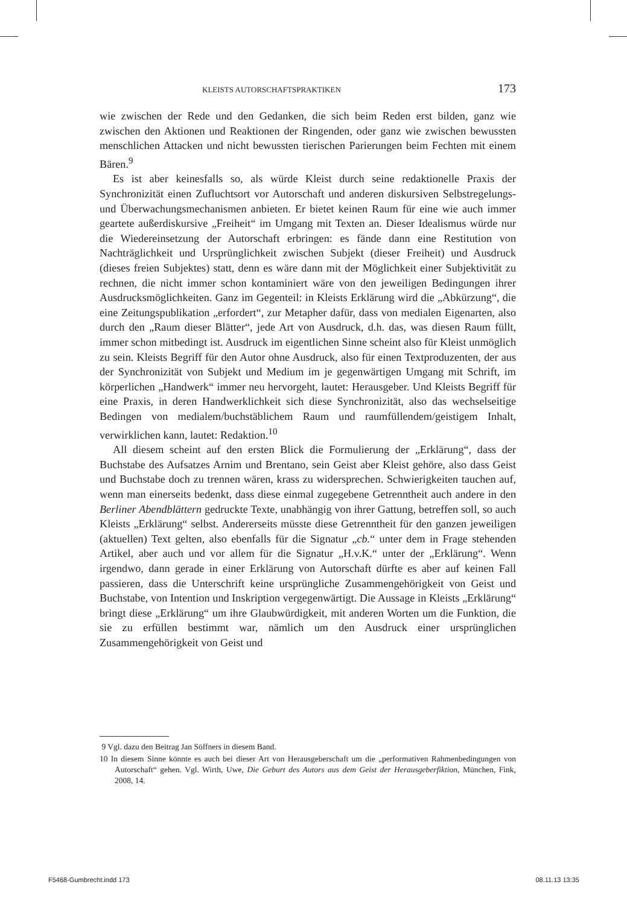KLEISTS AUTORSCHAFTSPRAKTIKEN 173
wie zwischen der Rede und den Gedanken, die sich beim Reden erst bilden, ganz wie zwischen den Aktionen und Reaktionen der Ringenden, oder ganz wie zwischen bewussten menschlichen Attacken und nicht bewussten tierischen Parierungen beim Fechten mit einem Bären.<sup>9</sup>
Es ist aber keinesfalls so, als würde Kleist durch seine redaktionelle Praxis der Synchronizität einen Zufluchtsort vor Autorschaft und anderen diskursiven Selbstregelungs- und Überwachungsmechanismen anbieten. Er bietet keinen Raum für eine wie auch immer geartete außerdiskursive „Freiheit“ im Umgang mit Texten an. Dieser Idealismus würde nur die Wiedereinsetzung der Autorschaft erbringen: es fände dann eine Restitution von Nachträglichkeit und Ursprünglichkeit zwischen Subjekt (dieser Freiheit) und Ausdruck (dieses freien Subjektes) statt, denn es wäre dann mit der Möglichkeit einer Subjektivität zu rechnen, die nicht immer schon kontaminiert wäre von den jeweiligen Bedingungen ihrer Ausdrucksmöglichkeiten. Ganz im Gegenteil: in Kleists Erklärung wird die „Abkürzung“, die eine Zeitungspublikation „erfordert“, zur Metapher dafür, dass von medialen Eigenarten, also durch den „Raum dieser Blätter“, jede Art von Ausdruck, d.h. das, was diesen Raum füllt, immer schon mitbedingt ist. Ausdruck im eigentlichen Sinne scheint also für Kleist unmöglich zu sein. Kleists Begriff für den Autor ohne Ausdruck, also für einen Textproduzenten, der aus der Synchronizität von Subjekt und Medium im je gegenwärtigen Umgang mit Schrift, im körperlichen „Handwerk“ immer neu hervorgeht, lautet: Herausgeber. Und Kleists Begriff für eine Praxis, in deren Handwerklichkeit sich diese Synchronizität, also das wechselseitige Bedingen von medialem/buchstäblichem Raum und raumfüllendem/geistigem Inhalt, verwirklichen kann, lautet: Redaktion.<sup>10</sup>
All diesem scheint auf den ersten Blick die Formulierung der „Erklärung“, dass der Buchstabe des Aufsatzes Arnim und Brentano, sein Geist aber Kleist gehöre, also dass Geist und Buchstabe doch zu trennen wären, krass zu widersprechen. Schwierigkeiten tauchen auf, wenn man einerseits bedenkt, dass diese einmal zugegebene Getrenntheit auch andere in den Berliner Abendblättern gedruckte Texte, unabhängig von ihrer Gattung, betreffen soll, so auch Kleists „Erklärung“ selbst. Andererseits müsste diese Getrenntheit für den ganzen jeweiligen (aktuellen) Text gelten, also ebenfalls für die Signatur „cb.“ unter dem in Frage stehenden Artikel, aber auch und vor allem für die Signatur „H.v.K.“ unter der „Erklärung“. Wenn irgendwo, dann gerade in einer Erklärung von Autorschaft dürfte es aber auf keinen Fall passieren, dass die Unterschrift keine ursprüngliche Zusammengehörigkeit von Geist und Buchstabe, von Intention und Inskription vergegenwärtigt. Die Aussage in Kleists „Erklärung“ bringt diese „Erklärung“ um ihre Glaubwürdigkeit, mit anderen Worten um die Funktion, die sie zu erfüllen bestimmt war, nämlich um den Ausdruck einer ursprünglichen Zusammengehörigkeit von Geist und
9 Vgl. dazu den Beitrag Jan Söffners in diesem Band.
10 In diesem Sinne könnte es auch bei dieser Art von Herausgeberschaft um die „performativen Rahmenbedingungen von Autorschaft“ gehen. Vgl. Wirth, Uwe, Die Geburt des Autors aus dem Geist der Herausgeberfiktion, München, Fink, 2008, 14.
F5468-Gumbrecht.indd 173 08.11.13 13:35